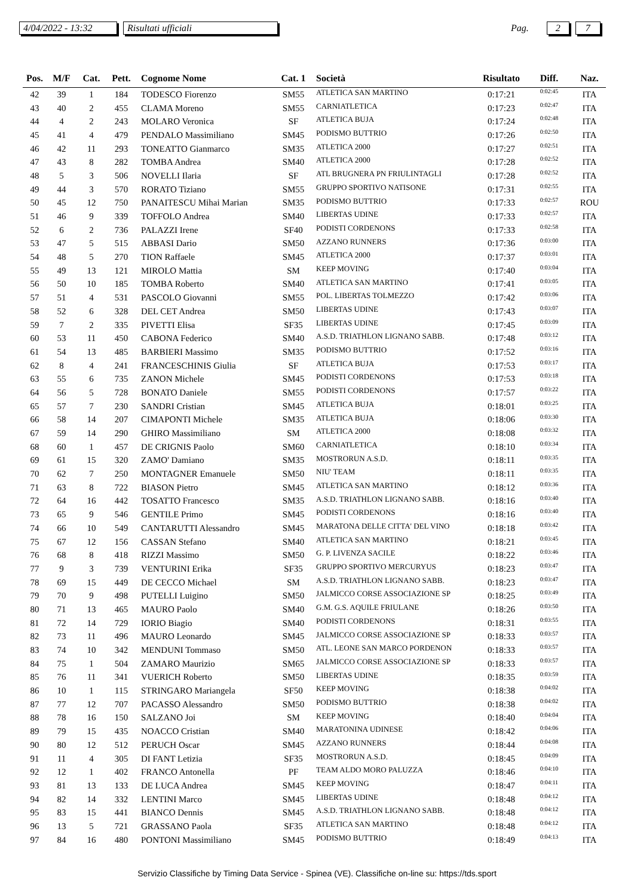4/04/2022 - 13:32 Risultati ufficiali Pag. 2 7
| Pos. | M/F | Cat. | Pett. | Cognome Nome | Cat. 1 | Società | Risultato | Diff. | Naz. |
| --- | --- | --- | --- | --- | --- | --- | --- | --- | --- |
| 42 | 39 | 1 | 184 | TODESCO Fiorenzo | SM55 | ATLETICA SAN MARTINO | 0:17:21 | 0:02:45 | ITA |
| 43 | 40 | 2 | 455 | CLAMA Moreno | SM55 | CARNIATLETICA | 0:17:23 | 0:02:47 | ITA |
| 44 | 4 | 2 | 243 | MOLARO Veronica | SF | ATLETICA BUJA | 0:17:24 | 0:02:48 | ITA |
| 45 | 41 | 4 | 479 | PENDALO Massimiliano | SM45 | PODISMO BUTTRIO | 0:17:26 | 0:02:50 | ITA |
| 46 | 42 | 11 | 293 | TONEATTO Gianmarco | SM35 | ATLETICA 2000 | 0:17:27 | 0:02:51 | ITA |
| 47 | 43 | 8 | 282 | TOMBA Andrea | SM40 | ATLETICA 2000 | 0:17:28 | 0:02:52 | ITA |
| 48 | 5 | 3 | 506 | NOVELLI Ilaria | SF | ATL BRUGNERA PN FRIULINTAGLI | 0:17:28 | 0:02:52 | ITA |
| 49 | 44 | 3 | 570 | RORATO Tiziano | SM55 | GRUPPO SPORTIVO NATISONE | 0:17:31 | 0:02:55 | ITA |
| 50 | 45 | 12 | 750 | PANAITESCU Mihai Marian | SM35 | PODISMO BUTTRIO | 0:17:33 | 0:02:57 | ROU |
| 51 | 46 | 9 | 339 | TOFFOLO Andrea | SM40 | LIBERTAS UDINE | 0:17:33 | 0:02:57 | ITA |
| 52 | 6 | 2 | 736 | PALAZZI Irene | SF40 | PODISTI CORDENONS | 0:17:33 | 0:02:58 | ITA |
| 53 | 47 | 5 | 515 | ABBASI Dario | SM50 | AZZANO RUNNERS | 0:17:36 | 0:03:00 | ITA |
| 54 | 48 | 5 | 270 | TION Raffaele | SM45 | ATLETICA 2000 | 0:17:37 | 0:03:01 | ITA |
| 55 | 49 | 13 | 121 | MIROLO Mattia | SM | KEEP MOVING | 0:17:40 | 0:03:04 | ITA |
| 56 | 50 | 10 | 185 | TOMBA Roberto | SM40 | ATLETICA SAN MARTINO | 0:17:41 | 0:03:05 | ITA |
| 57 | 51 | 4 | 531 | PASCOLO Giovanni | SM55 | POL. LIBERTAS TOLMEZZO | 0:17:42 | 0:03:06 | ITA |
| 58 | 52 | 6 | 328 | DEL CET Andrea | SM50 | LIBERTAS UDINE | 0:17:43 | 0:03:07 | ITA |
| 59 | 7 | 2 | 335 | PIVETTI Elisa | SF35 | LIBERTAS UDINE | 0:17:45 | 0:03:09 | ITA |
| 60 | 53 | 11 | 450 | CABONA Federico | SM40 | A.S.D. TRIATHLON LIGNANO SABB. | 0:17:48 | 0:03:12 | ITA |
| 61 | 54 | 13 | 485 | BARBIERI Massimo | SM35 | PODISMO BUTTRIO | 0:17:52 | 0:03:16 | ITA |
| 62 | 8 | 4 | 241 | FRANCESCHINIS Giulia | SF | ATLETICA BUJA | 0:17:53 | 0:03:17 | ITA |
| 63 | 55 | 6 | 735 | ZANON Michele | SM45 | PODISTI CORDENONS | 0:17:53 | 0:03:18 | ITA |
| 64 | 56 | 5 | 728 | BONATO Daniele | SM55 | PODISTI CORDENONS | 0:17:57 | 0:03:22 | ITA |
| 65 | 57 | 7 | 230 | SANDRI Cristian | SM45 | ATLETICA BUJA | 0:18:01 | 0:03:25 | ITA |
| 66 | 58 | 14 | 207 | CIMAPONTI Michele | SM35 | ATLETICA BUJA | 0:18:06 | 0:03:30 | ITA |
| 67 | 59 | 14 | 290 | GHIRO Massimiliano | SM | ATLETICA 2000 | 0:18:08 | 0:03:32 | ITA |
| 68 | 60 | 1 | 457 | DE CRIGNIS Paolo | SM60 | CARNIATLETICA | 0:18:10 | 0:03:34 | ITA |
| 69 | 61 | 15 | 320 | ZAMO' Damiano | SM35 | MOSTRORUN A.S.D. | 0:18:11 | 0:03:35 | ITA |
| 70 | 62 | 7 | 250 | MONTAGNER Emanuele | SM50 | NIU' TEAM | 0:18:11 | 0:03:35 | ITA |
| 71 | 63 | 8 | 722 | BIASON Pietro | SM45 | ATLETICA SAN MARTINO | 0:18:12 | 0:03:36 | ITA |
| 72 | 64 | 16 | 442 | TOSATTO Francesco | SM35 | A.S.D. TRIATHLON LIGNANO SABB. | 0:18:16 | 0:03:40 | ITA |
| 73 | 65 | 9 | 546 | GENTILE Primo | SM45 | PODISTI CORDENONS | 0:18:16 | 0:03:40 | ITA |
| 74 | 66 | 10 | 549 | CANTARUTTI Alessandro | SM45 | MARATONA DELLE CITTA' DEL VINO | 0:18:18 | 0:03:42 | ITA |
| 75 | 67 | 12 | 156 | CASSAN Stefano | SM40 | ATLETICA SAN MARTINO | 0:18:21 | 0:03:45 | ITA |
| 76 | 68 | 8 | 418 | RIZZI Massimo | SM50 | G. P. LIVENZA SACILE | 0:18:22 | 0:03:46 | ITA |
| 77 | 9 | 3 | 739 | VENTURINI Erika | SF35 | GRUPPO SPORTIVO MERCURYUS | 0:18:23 | 0:03:47 | ITA |
| 78 | 69 | 15 | 449 | DE CECCO Michael | SM | A.S.D. TRIATHLON LIGNANO SABB. | 0:18:23 | 0:03:47 | ITA |
| 79 | 70 | 9 | 498 | PUTELLI Luigino | SM50 | JALMICCO CORSE ASSOCIAZIONE SP | 0:18:25 | 0:03:49 | ITA |
| 80 | 71 | 13 | 465 | MAURO Paolo | SM40 | G.M. G.S. AQUILE FRIULANE | 0:18:26 | 0:03:50 | ITA |
| 81 | 72 | 14 | 729 | IORIO Biagio | SM40 | PODISTI CORDENONS | 0:18:31 | 0:03:55 | ITA |
| 82 | 73 | 11 | 496 | MAURO Leonardo | SM45 | JALMICCO CORSE ASSOCIAZIONE SP | 0:18:33 | 0:03:57 | ITA |
| 83 | 74 | 10 | 342 | MENDUNI Tommaso | SM50 | ATL. LEONE SAN MARCO PORDENON | 0:18:33 | 0:03:57 | ITA |
| 84 | 75 | 1 | 504 | ZAMARO Maurizio | SM65 | JALMICCO CORSE ASSOCIAZIONE SP | 0:18:33 | 0:03:57 | ITA |
| 85 | 76 | 11 | 341 | VUERICH Roberto | SM50 | LIBERTAS UDINE | 0:18:35 | 0:03:59 | ITA |
| 86 | 10 | 1 | 115 | STRINGARO Mariangela | SF50 | KEEP MOVING | 0:18:38 | 0:04:02 | ITA |
| 87 | 77 | 12 | 707 | PACASSO Alessandro | SM50 | PODISMO BUTTRIO | 0:18:38 | 0:04:02 | ITA |
| 88 | 78 | 16 | 150 | SALZANO Joi | SM | KEEP MOVING | 0:18:40 | 0:04:04 | ITA |
| 89 | 79 | 15 | 435 | NOACCO Cristian | SM40 | MARATONINA UDINESE | 0:18:42 | 0:04:06 | ITA |
| 90 | 80 | 12 | 512 | PERUCH Oscar | SM45 | AZZANO RUNNERS | 0:18:44 | 0:04:08 | ITA |
| 91 | 11 | 4 | 305 | DI FANT Letizia | SF35 | MOSTRORUN A.S.D. | 0:18:45 | 0:04:09 | ITA |
| 92 | 12 | 1 | 402 | FRANCO Antonella | PF | TEAM ALDO MORO PALUZZA | 0:18:46 | 0:04:10 | ITA |
| 93 | 81 | 13 | 133 | DE LUCA Andrea | SM45 | KEEP MOVING | 0:18:47 | 0:04:11 | ITA |
| 94 | 82 | 14 | 332 | LENTINI Marco | SM45 | LIBERTAS UDINE | 0:18:48 | 0:04:12 | ITA |
| 95 | 83 | 15 | 441 | BIANCO Dennis | SM45 | A.S.D. TRIATHLON LIGNANO SABB. | 0:18:48 | 0:04:12 | ITA |
| 96 | 13 | 5 | 721 | GRASSANO Paola | SF35 | ATLETICA SAN MARTINO | 0:18:48 | 0:04:12 | ITA |
| 97 | 84 | 16 | 480 | PONTONI Massimiliano | SM45 | PODISMO BUTTRIO | 0:18:49 | 0:04:13 | ITA |
Servizio Classifiche by Timing Data Service - Spinea (VE). Classifiche on-line su: https://tds.sport